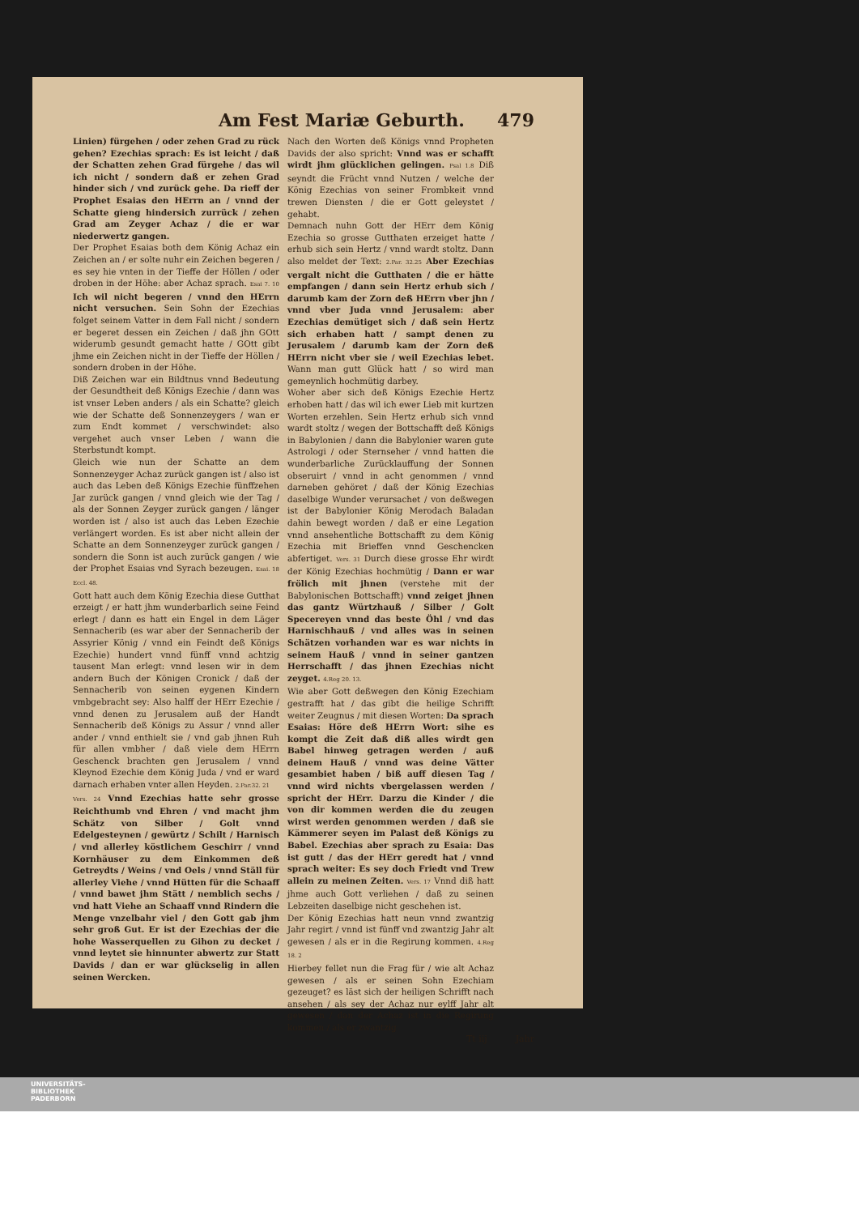Am Fest Mariæ Geburth. 479
Linien) fürgehen / oder zehen Grad zu rück gehen? Ezechias sprach: Es ist leicht / daß der Schatten zehen Grad fürgehe / das wil ich nicht / sondern daß er zehen Grad hinder sich / vnd zurück gehe. Da rieff der Prophet Esaias den HErrn an / vnnd der Schatte gieng hindersich zurrück / zehen Grad am Zeyger Achaz / die er war niederwertz gangen.
Der Prophet Esaias both dem König Achaz ein Zeichen an / er solte nuhr ein Zeichen begeren / es sey hie vnten in der Tieffe der Höllen / oder droben in der Höhe: aber Achaz sprach. Esai 7. 10 Ich wil nicht begeren / vnnd den HErrn nicht versuchen. Sein Sohn der Ezechias folget seinem Vatter in dem Fall nicht / sondern er begeret dessen ein Zeichen / daß jhn GOtt widerumb gesundt gemacht hatte / GOtt gibt jhme ein Zeichen nicht in der Tieffe der Höllen / sondern droben in der Höhe.
Diß Zeichen war ein Bildtnus vnnd Bedeutung der Gesundtheit deß Königs Ezechie / dann was ist vnser Leben anders / als ein Schatte? gleich wie der Schatte deß Sonnenzeygers / wan er zum Endt kommet / verschwindet: also vergehet auch vnser Leben / wann die Sterbstundt kompt.
Gleich wie nun der Schatte an dem Sonnenzeyger Achaz zurück gangen ist / also ist auch das Leben deß Königs Ezechie fünffzehen Jar zurück gangen / vnnd gleich wie der Tag / als der Sonnen Zeyger zurück gangen / länger worden ist / also ist auch das Leben Ezechie verlängert worden. Es ist aber nicht allein der Schatte an dem Sonnenzeyger zurück gangen / sondern die Sonn ist auch zurück gangen / wie der Prophet Esaias vnd Syrach bezeugen. Esai. 18 Eccl. 48.
Gott hatt auch dem König Ezechia diese Gutthat erzeigt / er hatt jhm wunderbarlich seine Feind erlegt / dann es hatt ein Engel in dem Läger Sennacherib (es war aber der Sennacherib der Assyrier König / vnnd ein Feindt deß Königs Ezechie) hundert vnnd fünff vnnd achtzig tausent Man erlegt: vnnd lesen wir in dem andern Buch der Königen Cronick / daß der Sennacherib von seinen eygenen Kindern vmbgebracht sey: Also halff der HErr Ezechie / vnnd denen zu Jerusalem auß der Handt Sennacherib deß Königs zu Assur / vnnd aller ander / vnnd enthielt sie / vnd gab jhnen Ruh für allen vmbher / daß viele dem HErrn Geschenck brachten gen Jerusalem / vnnd Kleynod Ezechie dem König Juda / vnd er ward darnach erhaben vnter allen Heyden. 2.Par.32. 21
Vers. 24 Vnnd Ezechias hatte sehr grosse Reichthumb vnd Ehren / vnd macht jhm Schätz von Silber / Golt vnnd Edelgesteynen / gewürtz / Schilt / Harnisch / vnd allerley köstlichem Geschirr / vnnd Kornhäuser zu dem Einkommen deß Getreydts / Weins / vnd Oels / vnnd Ställ für allerley Viehe / vnnd Hütten für die Schaaff / vnnd bawet jhm Stätt / nemblich sechs / vnd hatt Viehe an Schaaff vnnd Rindern die Menge vnzelbahr viel / den Gott gab jhm sehr groß Gut. Er ist der Ezechias der die hohe Wasserquellen zu Gihon zu decket / vnnd leytet sie hinnunter abwertz zur Statt Davids / dan er war glückselig in allen seinen Wercken.
Nach den Worten deß Königs vnnd Propheten Davids der also spricht: Vnnd was er schafft wirdt jhm glücklichen gelingen. Psal 1.8 Diß seyndt die Frücht vnnd Nutzen / welche der König Ezechias von seiner Frombkeit vnnd trewen Diensten / die er Gott geleystet / gehabt.
Demnach nuhn Gott der HErr dem König Ezechia so grosse Gutthaten erzeiget hatte / erhub sich sein Hertz / vnnd wardt stoltz. Dann also meldet der Text: 2.Par. 32.25 Aber Ezechias vergalt nicht die Gutthaten / die er hätte empfangen / dann sein Hertz erhub sich / darumb kam der Zorn deß HErrn vber jhn / vnnd vber Juda vnnd Jerusalem: aber Ezechias demütiget sich / daß sein Hertz sich erhaben hatt / sampt denen zu Jerusalem / darumb kam der Zorn deß HErrn nicht vber sie / weil Ezechias lebet. Wann man gutt Glück hatt / so wird man gemeynlich hochmütig darbey.
Woher aber sich deß Königs Ezechie Hertz erhoben hatt / das wil ich ewer Lieb mit kurtzen Worten erzehlen. Sein Hertz erhub sich vnnd wardt stoltz / wegen der Bottschafft deß Königs in Babylonien / dann die Babylonier waren gute Astrologi / oder Sternseher / vnnd hatten die wunderbarliche Zurücklauffung der Sonnen obseruirt / vnnd in acht genommen / vnnd darneben gehöret / daß der König Ezechias daselbige Wunder verursachet / von deßwegen ist der Babylonier König Merodach Baladan dahin bewegt worden / daß er eine Legation vnnd ansehentliche Bottschafft zu dem König Ezechia mit Brieffen vnnd Geschencken abfertiget. Vers. 31 Durch diese grosse Ehr wirdt der König Ezechias hochmütig / Dann er war frölich mit jhnen (verstehe mit der Babylonischen Bottschafft) vnnd zeiget jhnen das gantz Würtzhauß / Silber / Golt Specereyen vnnd das beste Öhl / vnd das Harnischhauß / vnd alles was in seinen Schätzen vorhanden war es war nichts in seinem Hauß / vnnd in seiner gantzen Herrschafft / das jhnen Ezechias nicht zeyget. 4.Reg 20. 13.
Wie aber Gott deßwegen den König Ezechiam gestrafft hat / das gibt die heilige Schrifft weiter Zeugnus / mit diesen Worten: Da sprach Esaias: Höre deß HErrn Wort: sihe es kompt die Zeit daß diß alles wirdt gen Babel hinweg getragen werden / auß deinem Hauß / vnnd was deine Vätter gesambiet haben / biß auff diesen Tag / vnnd wird nichts vbergelassen werden / spricht der HErr. Darzu die Kinder / die von dir kommen werden die du zeugen wirst werden genommen werden / daß sie Kämmerer seyen im Palast deß Königs zu Babel. Ezechias aber sprach zu Esaia: Das ist gutt / das der HErr geredt hat / vnnd sprach weiter: Es sey doch Friedt vnd Trew allein zu meinen Zeiten. Vers. 17 Vnnd diß hatt jhme auch Gott verliehen / daß zu seinen Lebzeiten daselbige nicht geschehen ist.
Der König Ezechias hatt neun vnnd zwantzig Jahr regirt / vnnd ist fünff vnd zwantzig Jahr alt gewesen / als er in die Regirung kommen. 4.Reg 18. 2
Hierbey fellet nun die Frag für / wie alt Achaz gewesen / als er seinen Sohn Ezechiam gezeuget? es läst sich der heiligen Schrifft nach ansehen / als sey der Achaz nur eylff Jahr alt gewesen / dan der Achaz ist in die Regirung kommen / als er zwantzig
Tt iij Jahr
UNIVERSITÄTS-
BIBLIOTHEK
PADERBORN